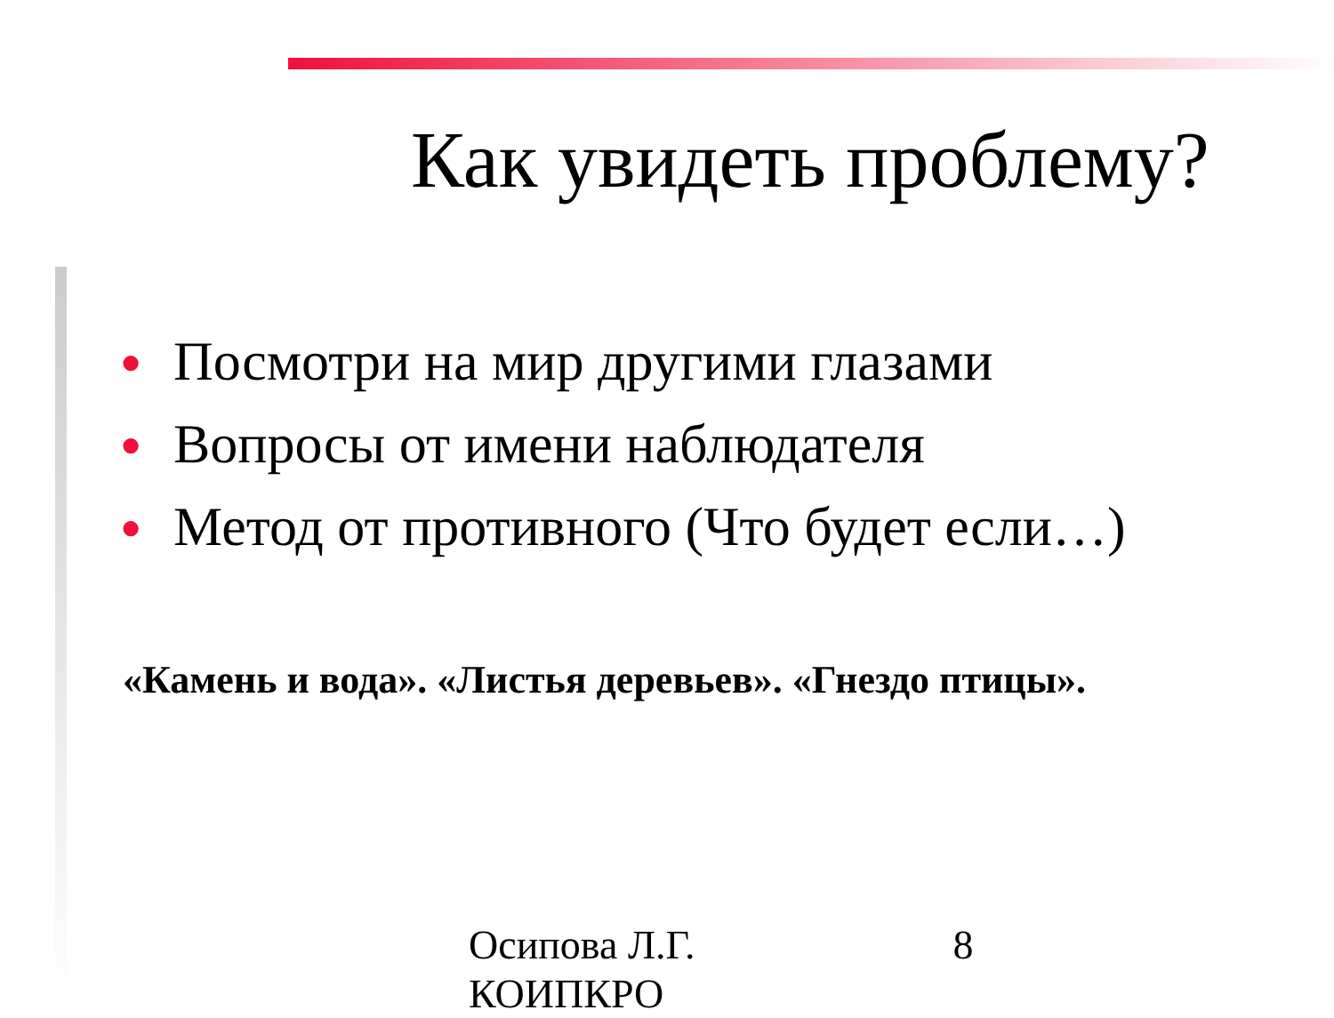Как увидеть проблему?
● Посмотри на мир другими глазами
● Вопросы от имени наблюдателя
● Метод от противного (Что будет если…)
«Камень и вода». «Листья деревьев». «Гнездо птицы».
Осипова Л.Г.
КОИПКРО 8